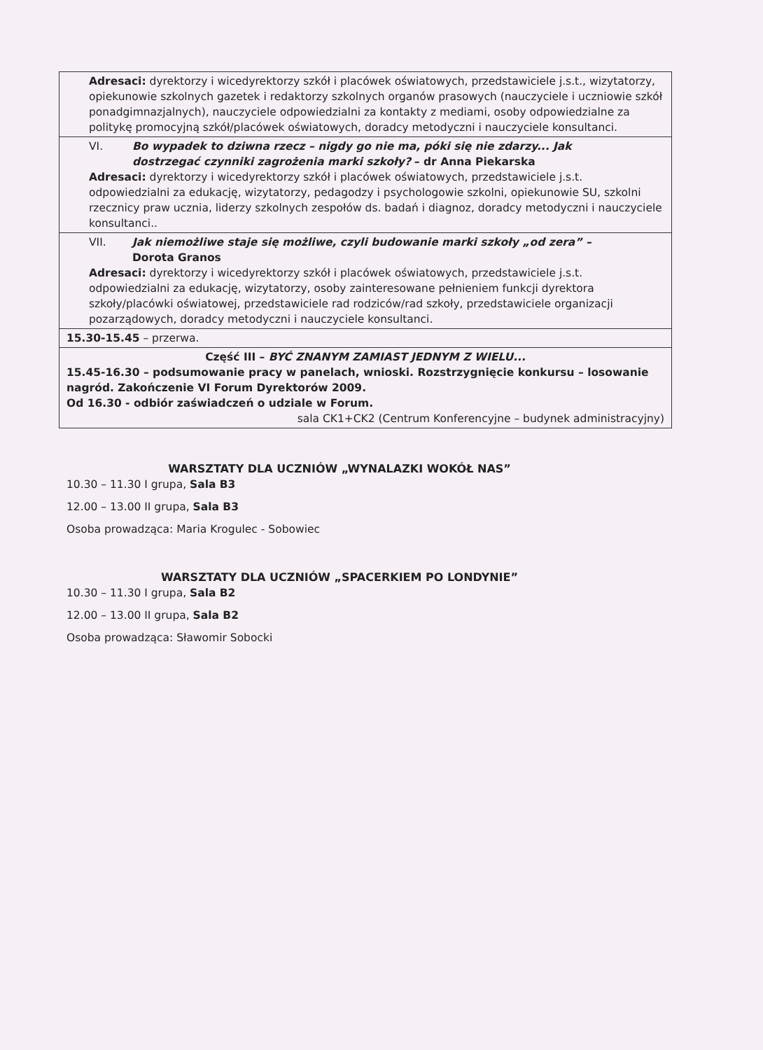| Adresaci: dyrektorzy i wicedyrektorzy szkół i placówek oświatowych, przedstawiciele j.s.t., wizytatorzy, opiekunowie szkolnych gazetek i redaktorzy szkolnych organów prasowych (nauczyciele i uczniowie szkół ponadgimnazjalnych), nauczyciele odpowiedzialni za kontakty z mediami, osoby odpowiedzialne za politykę promocyjną szkół/placówek oświatowych, doradcy metodyczni i nauczyciele konsultanci. |
| VI. Bo wypadek to dziwna rzecz – nigdy go nie ma, póki się nie zdarzy... Jak dostrzegać czynniki zagrożenia marki szkoły? – dr Anna Piekarska Adresaci: dyrektorzy i wicedyrektorzy szkół i placówek oświatowych, przedstawiciele j.s.t. odpowiedzialni za edukację, wizytatorzy, pedagodzy i psychologowie szkolni, opiekunowie SU, szkolni rzecznicy praw ucznia, liderzy szkolnych zespołów ds. badań i diagnoz, doradcy metodyczni i nauczyciele konsultanci.. |
| VII. Jak niemożliwe staje się możliwe, czyli budowanie marki szkoły „od zera” – Dorota Granos Adresaci: dyrektorzy i wicedyrektorzy szkół i placówek oświatowych, przedstawiciele j.s.t. odpowiedzialni za edukację, wizytatorzy, osoby zainteresowane pełnieniem funkcji dyrektora szkoły/placówki oświatowej, przedstawiciele rad rodziców/rad szkoły, przedstawiciele organizacji pozarządowych, doradcy metodyczni i nauczyciele konsultanci. |
| 15.30-15.45 – przerwa. |
| Część III – BYĆ ZNANYM ZAMIAST JEDNYM Z WIELU... 15.45-16.30 – podsumowanie pracy w panelach, wnioski. Rozstrzygnięcie konkursu – losowanie nagród. Zakończenie VI Forum Dyrektorów 2009. Od 16.30 - odbiór zaświadczeń o udziale w Forum. sala CK1+CK2 (Centrum Konferencyjne – budynek administracyjny) |
WARSZTATY DLA UCZNIÓW „WYNALAZKI WOKÓŁ NAS”
10.30 – 11.30 I grupa, Sala B3
12.00 – 13.00 II grupa, Sala B3
Osoba prowadząca: Maria Krogulec - Sobowiec
WARSZTATY DLA UCZNIÓW „SPACERKIEM PO LONDYNIE”
10.30 – 11.30 I grupa, Sala B2
12.00 – 13.00 II grupa, Sala B2
Osoba prowadząca: Sławomir Sobocki